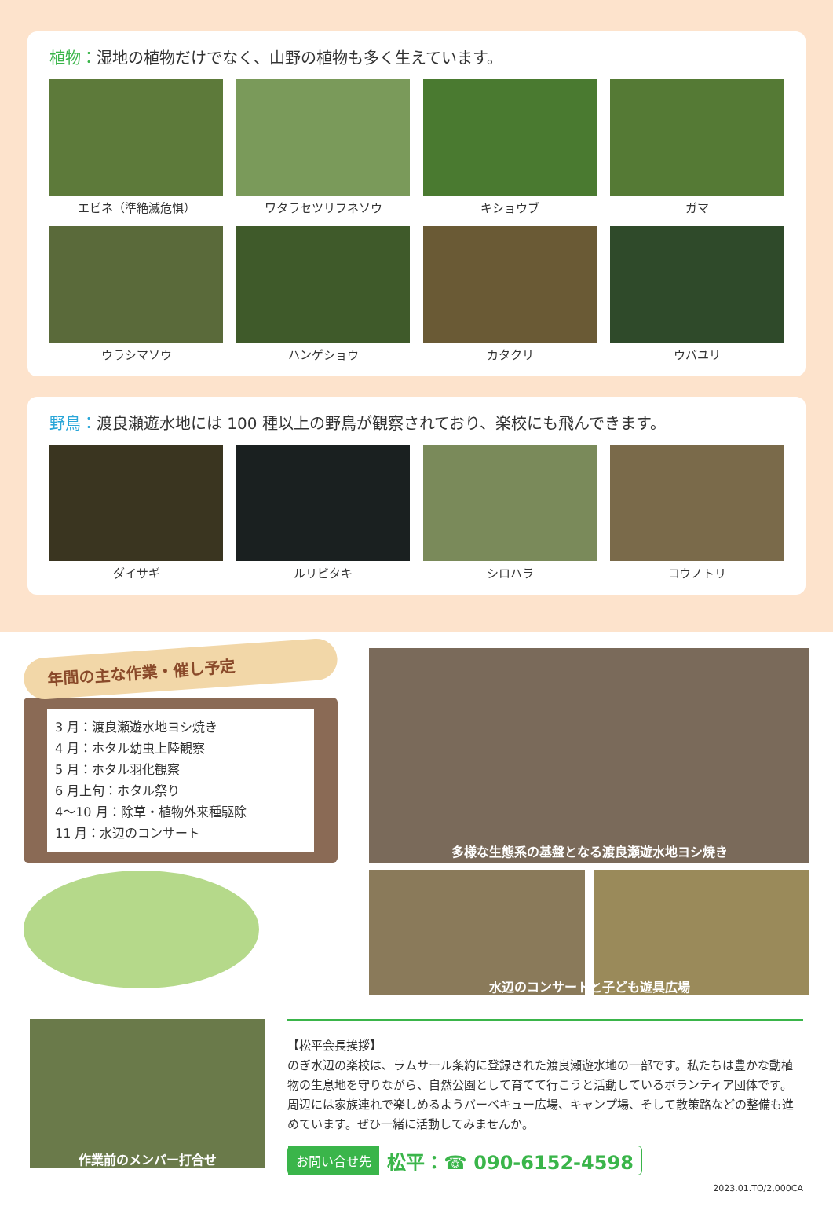植物：湿地の植物だけでなく、山野の植物も多く生えています。
エビネ（準絶滅危惧）
ワタラセツリフネソウ
キショウブ
ガマ
ウラシマソウ
ハンゲショウ
カタクリ
ウバユリ
野鳥：渡良瀬遊水地には 100 種以上の野鳥が観察されており、楽校にも飛んできます。
ダイサギ
ルリビタキ
シロハラ
コウノトリ
年間の主な作業・催し予定
3 月：渡良瀬遊水地ヨシ焼き
4 月：ホタル幼虫上陸観察
5 月：ホタル羽化観察
6 月上旬：ホタル祭り
4～10 月：除草・植物外来種駆除
11 月：水辺のコンサート
多様な生態系の基盤となる渡良瀬遊水地ヨシ焼き
水辺のコンサートと子ども遊具広場
作業前のメンバー打合せ
【松平会長挨拶】
のぎ水辺の楽校は、ラムサール条約に登録された渡良瀬遊水地の一部です。私たちは豊かな動植物の生息地を守りながら、自然公園として育てて行こうと活動しているボランティア団体です。周辺には家族連れで楽しめるようバーベキュー広場、キャンプ場、そして散策路などの整備も進めています。ぜひ一緒に活動してみませんか。
お問い合せ先 松平：☎ 090-6152-4598
2023.01.TO/2,000CA